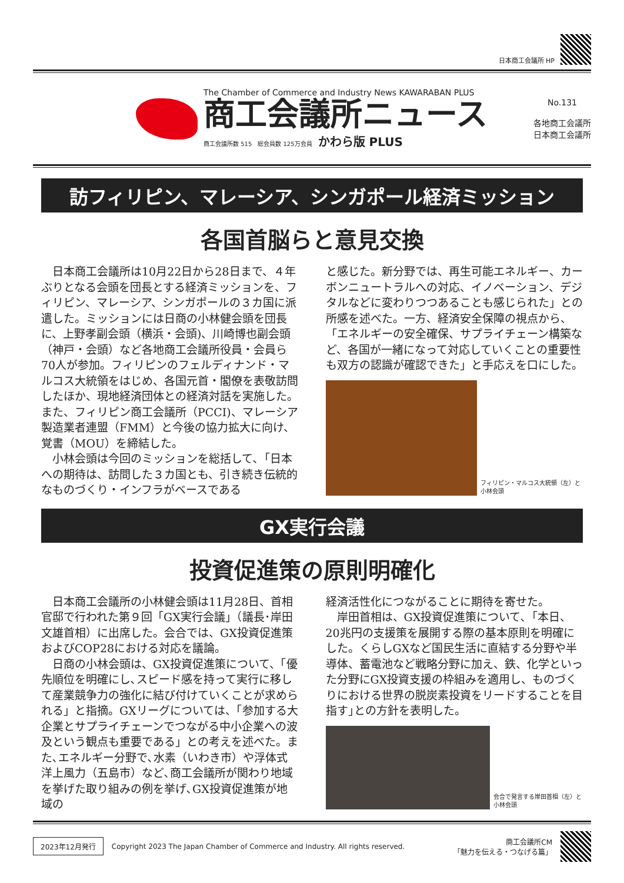日本商工会議所 HP
The Chamber of Commerce and Industry News KAWARABAN PLUS
商工会議所ニュース
商工会議所数 515　総会員数 125万会員　かわら版 PLUS
No.131
各地商工会議所
日本商工会議所
訪フィリピン、マレーシア、シンガポール経済ミッション
各国首脳らと意見交換
日本商工会議所は10月22日から28日まで、４年ぶりとなる会頭を団長とする経済ミッションを、フィリピン、マレーシア、シンガポールの３カ国に派遣した。ミッションには日商の小林健会頭を団長に、上野孝副会頭（横浜・会頭)、川崎博也副会頭（神戸・会頭）など各地商工会議所役員・会員ら70人が参加。フィリピンのフェルディナンド・マルコス大統領をはじめ、各国元首・閣僚を表敬訪問したほか、現地経済団体との経済対話を実施した。また、フィリピン商工会議所（PCCI)、マレーシア製造業者連盟（FMM）と今後の協力拡大に向け、覚書（MOU）を締結した。
小林会頭は今回のミッションを総括して､「日本への期待は、訪問した３カ国とも、引き続き伝統的なものづくり・インフラがベースである
と感じた。新分野では、再生可能エネルギー、カーボンニュートラルへの対応、イノベーション、デジタルなどに変わりつつあることも感じられた」との所感を述べた。一方、経済安全保障の視点から、「エネルギーの安全確保、サプライチェーン構築など、各国が一緒になって対応していくことの重要性も双方の認識が確認できた」と手応えを口にした。
フィリピン・マルコス大統領（左）と小林会頭
GX実行会議
投資促進策の原則明確化
日本商工会議所の小林健会頭は11月28日、首相官邸で行われた第９回「GX実行会議」（議長･岸田文雄首相）に出席した。会合では、GX投資促進策およびCOP28における対応を議論。
日商の小林会頭は、GX投資促進策について、「優先順位を明確にし､スピード感を持って実行に移して産業競争力の強化に結び付けていくことが求められる」と指摘。GXリーグについては、「参加する大企業とサプライチェーンでつながる中小企業への波及という観点も重要である」との考えを述べた。また､エネルギー分野で､水素（いわき市）や浮体式洋上風力（五島市）など､商工会議所が関わり地域を挙げた取り組みの例を挙げ､GX投資促進策が地域の
経済活性化につながることに期待を寄せた。
岸田首相は、GX投資促進策について､「本日、20兆円の支援策を展開する際の基本原則を明確にした。くらしGXなど国民生活に直結する分野や半導体、蓄電池など戦略分野に加え、鉄、化学といった分野にGX投資支援の枠組みを適用し、ものづくりにおける世界の脱炭素投資をリードすることを目指す｣との方針を表明した。
会合で発言する岸田首相（左）と小林会頭
2023年12月発行 Copyright 2023 The Japan Chamber of Commerce and Industry. All rights reserved. 商工会議所CM
「魅力を伝える・つなげる篇」